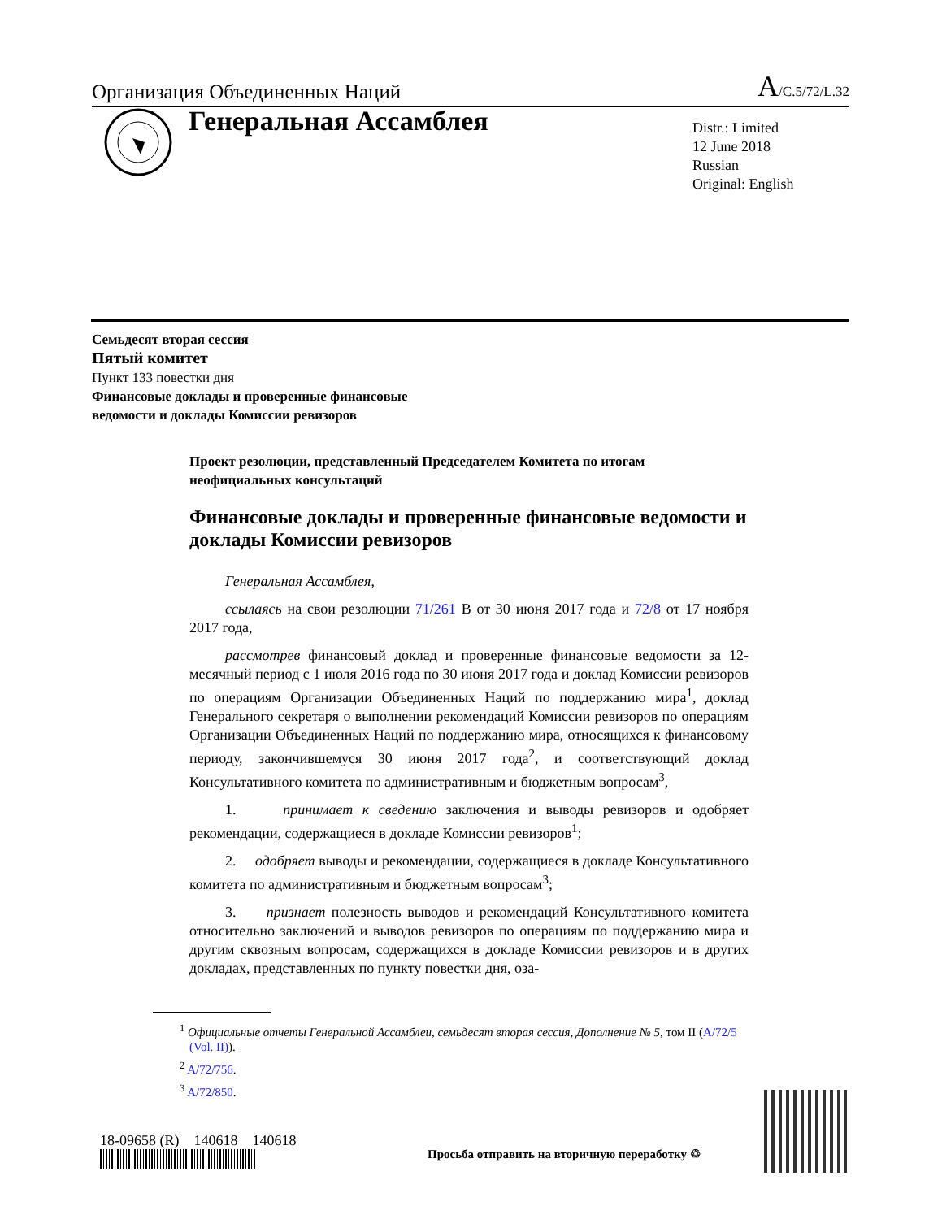Организация Объединенных Наций A/C.5/72/L.32
Генеральная Ассамблея
Distr.: Limited
12 June 2018
Russian
Original: English
Семьдесят вторая сессия
Пятый комитет
Пункт 133 повестки дня
Финансовые доклады и проверенные финансовые
ведомости и доклады Комиссии ревизоров
Проект резолюции, представленный Председателем Комитета по итогам неофициальных консультаций
Финансовые доклады и проверенные финансовые ведомости и доклады Комиссии ревизоров
Генеральная Ассамблея,
ссылаясь на свои резолюции 71/261 B от 30 июня 2017 года и 72/8 от 17 ноября 2017 года,
рассмотрев финансовый доклад и проверенные финансовые ведомости за 12-месячный период с 1 июля 2016 года по 30 июня 2017 года и доклад Комиссии ревизоров по операциям Организации Объединенных Наций по поддержанию мира<sup>1</sup>, доклад Генерального секретаря о выполнении рекомендаций Комиссии ревизоров по операциям Организации Объединенных Наций по поддержанию мира, относящихся к финансовому периоду, закончившемуся 30 июня 2017 года<sup>2</sup>, и соответствующий доклад Консультативного комитета по административным и бюджетным вопросам<sup>3</sup>,
1. принимает к сведению заключения и выводы ревизоров и одобряет рекомендации, содержащиеся в докладе Комиссии ревизоров<sup>1</sup>;
2. одобряет выводы и рекомендации, содержащиеся в докладе Консультативного комитета по административным и бюджетным вопросам<sup>3</sup>;
3. признает полезность выводов и рекомендаций Консультативного комитета относительно заключений и выводов ревизоров по операциям по поддержанию мира и другим сквозным вопросам, содержащихся в докладе Комиссии ревизоров и в других докладах, представленных по пункту повестки дня, оза-
<sup>1</sup> Официальные отчеты Генеральной Ассамблеи, семьдесят вторая сессия, Дополнение № 5, том II (A/72/5 (Vol. II)).
<sup>2</sup> A/72/756.
<sup>3</sup> A/72/850.
18-09658 (R) 140618 140618
Просьба отправить на вторичную переработку ♲